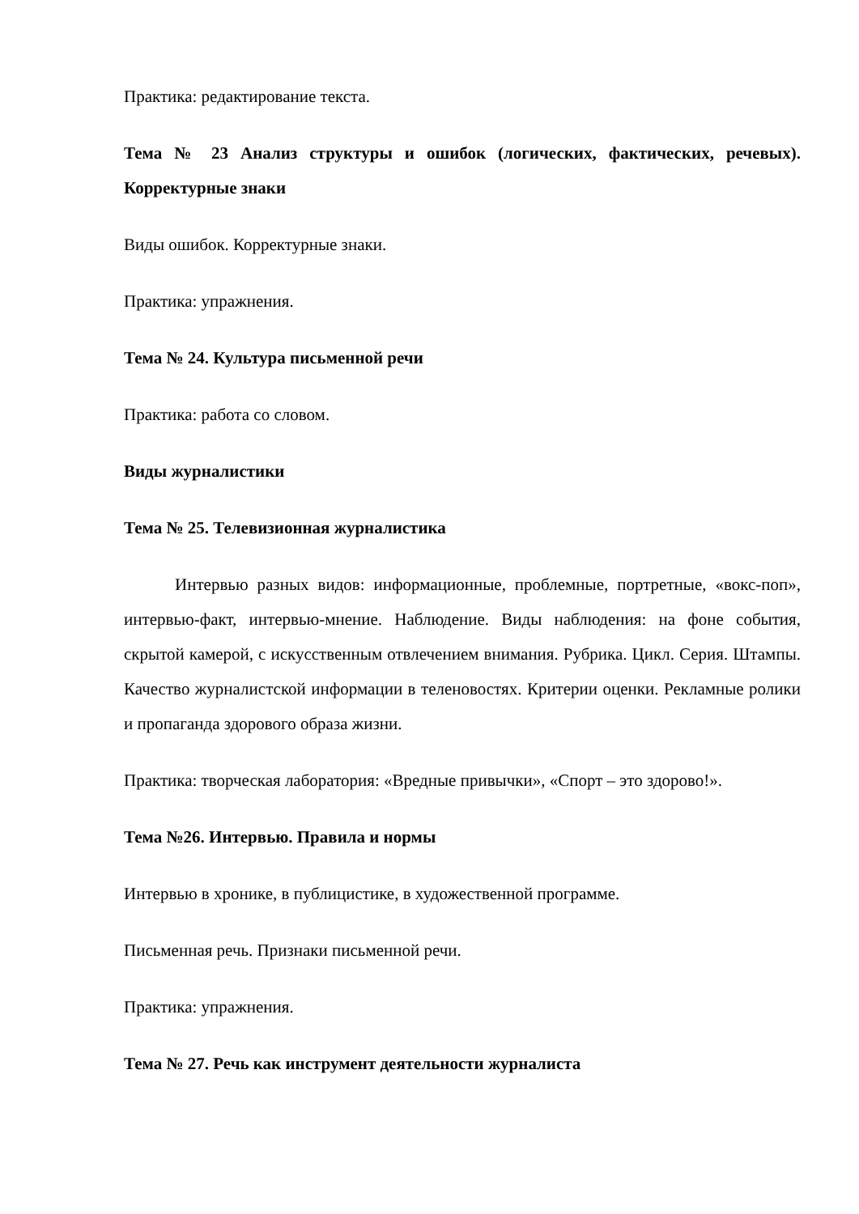Практика: редактирование текста.
Тема № 23 Анализ структуры и ошибок (логических, фактических, речевых). Корректурные знаки
Виды ошибок. Корректурные знаки.
Практика: упражнения.
Тема № 24. Культура письменной речи
Практика: работа со словом.
Виды журналистики
Тема № 25. Телевизионная журналистика
Интервью разных видов: информационные, проблемные, портретные, «вокс-поп», интервью-факт, интервью-мнение. Наблюдение. Виды наблюдения: на фоне события, скрытой камерой, с искусственным отвлечением внимания. Рубрика. Цикл. Серия. Штампы. Качество журналистской информации в теленовостях. Критерии оценки. Рекламные ролики и пропаганда здорового образа жизни.
Практика: творческая лаборатория: «Вредные привычки», «Спорт – это здорово!».
Тема №26. Интервью. Правила и нормы
Интервью в хронике, в публицистике, в художественной программе.
Письменная речь. Признаки письменной речи.
Практика: упражнения.
Тема № 27. Речь как инструмент деятельности журналиста